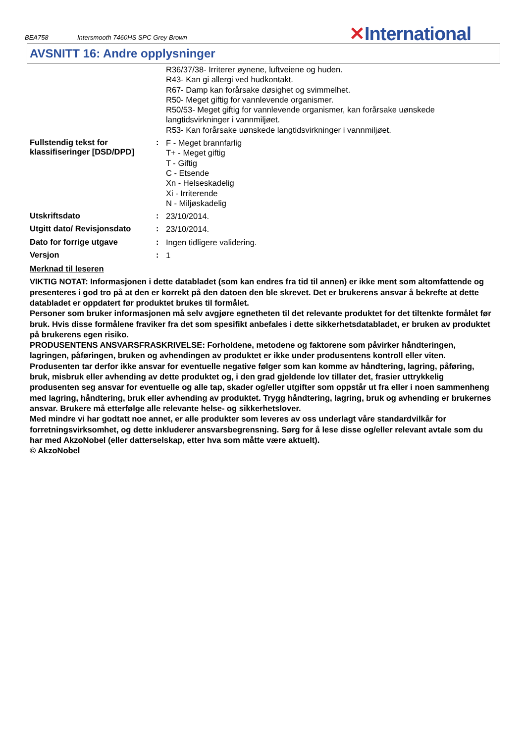BEA758
Intersmooth 7460HS SPC Grey Brown
✕International
AVSNITT 16: Andre opplysninger
R36/37/38- Irriterer øynene, luftveiene og huden.
R43- Kan gi allergi ved hudkontakt.
R67- Damp kan forårsake døsighet og svimmelhet.
R50- Meget giftig for vannlevende organismer.
R50/53- Meget giftig for vannlevende organismer, kan forårsake uønskede langtidsvirkninger i vannmiljøet.
R53- Kan forårsake uønskede langtidsvirkninger i vannmiljøet.
Fullstendig tekst for klassifiseringer [DSD/DPD]
:
F - Meget brannfarlig
T+ - Meget giftig
T - Giftig
C - Etsende
Xn - Helseskadelig
Xi - Irriterende
N - Miljøskadelig
Utskriftsdato :
23/10/2014.
Utgitt dato/ Revisjonsdato
:
23/10/2014.
Dato for forrige utgave :
Ingen tidligere validering.
Versjon :
1
Merknad til leseren
VIKTIG NOTAT: Informasjonen i dette databladet (som kan endres fra tid til annen) er ikke ment som altomfattende og presenteres i god tro på at den er korrekt på den datoen den ble skrevet. Det er brukerens ansvar å bekrefte at dette databladet er oppdatert før produktet brukes til formålet.
Personer som bruker informasjonen må selv avgjøre egnetheten til det relevante produktet for det tiltenkte formålet før bruk. Hvis disse formålene fraviker fra det som spesifikt anbefales i dette sikkerhetsdatabladet, er bruken av produktet på brukerens egen risiko.
PRODUSENTENS ANSVARSFRASKRIVELSE: Forholdene, metodene og faktorene som påvirker håndteringen, lagringen, påføringen, bruken og avhendingen av produktet er ikke under produsentens kontroll eller viten. Produsenten tar derfor ikke ansvar for eventuelle negative følger som kan komme av håndtering, lagring, påføring, bruk, misbruk eller avhending av dette produktet og, i den grad gjeldende lov tillater det, frasier uttrykkelig produsenten seg ansvar for eventuelle og alle tap, skader og/eller utgifter som oppstår ut fra eller i noen sammenheng med lagring, håndtering, bruk eller avhending av produktet. Trygg håndtering, lagring, bruk og avhending er brukernes ansvar. Brukere må etterfølge alle relevante helse- og sikkerhetslover.
Med mindre vi har godtatt noe annet, er alle produkter som leveres av oss underlagt våre standardvilkår for forretningsvirksomhet, og dette inkluderer ansvarsbegrensning. Sørg for å lese disse og/eller relevant avtale som du har med AkzoNobel (eller datterselskap, etter hva som måtte være aktuelt).
© AkzoNobel